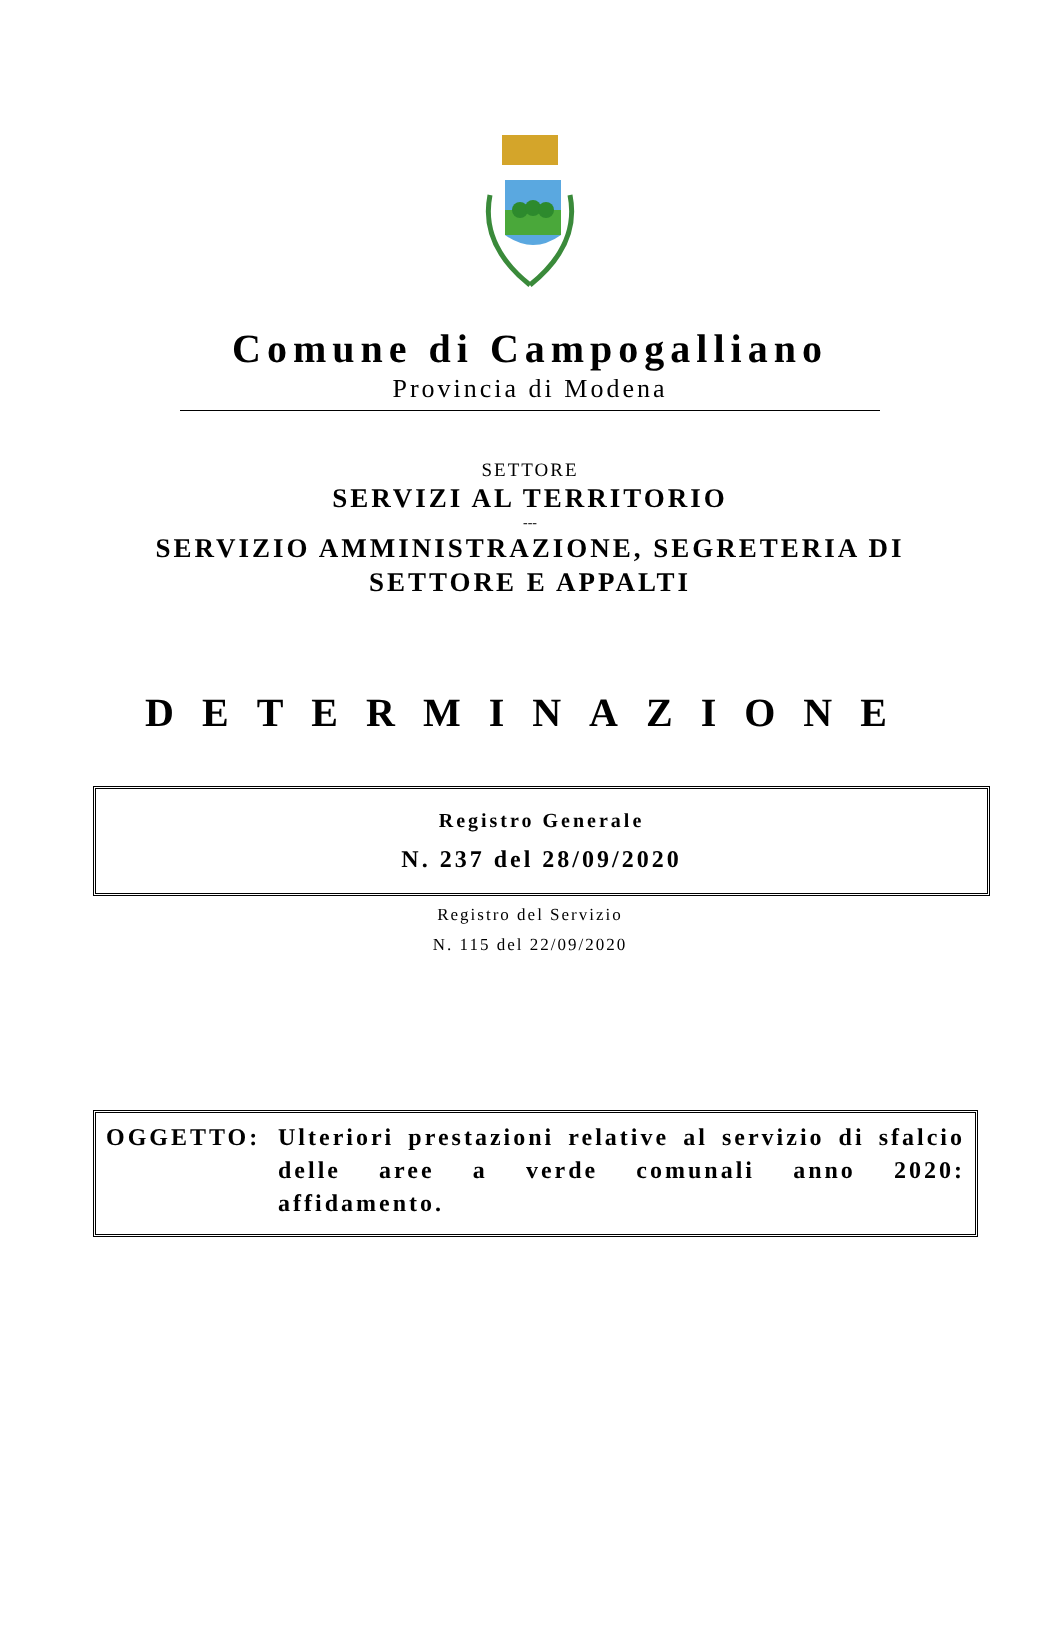Comune di Campogalliano
Provincia di Modena
SETTORE
SERVIZI AL TERRITORIO
---
SERVIZIO AMMINISTRAZIONE, SEGRETERIA DI
SETTORE E APPALTI
DETERMINAZIONE
Registro Generale
N. 237 del 28/09/2020
Registro del Servizio
N. 115 del 22/09/2020
OGGETTO: Ulteriori prestazioni relative al servizio di sfalcio delle aree a verde comunali anno 2020: affidamento.